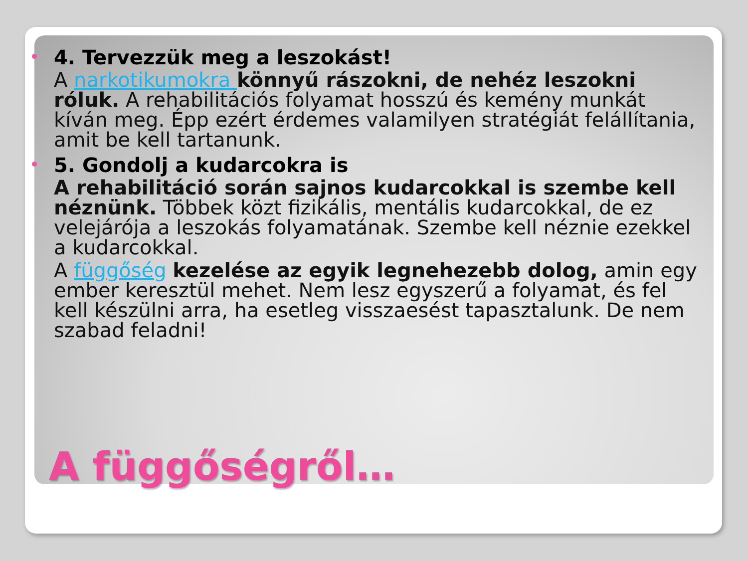4. Tervezzük meg a leszokást!
A narkotikumokra könnyű rászokni, de nehéz leszokni róluk. A rehabilitációs folyamat hosszú és kemény munkát kíván meg. Épp ezért érdemes valamilyen stratégiát felállítania, amit be kell tartanunk.
5. Gondolj a kudarcokra is
A rehabilitáció során sajnos kudarcokkal is szembe kell néznünk. Többek közt fizikális, mentális kudarcokkal, de ez velejárója a leszokás folyamatának. Szembe kell néznie ezekkel a kudarcokkal.
A függőség kezelése az egyik legnehezebb dolog, amin egy ember keresztül mehet. Nem lesz egyszerű a folyamat, és fel kell készülni arra, ha esetleg visszaesést tapasztalunk. De nem szabad feladni!
A függőségről…